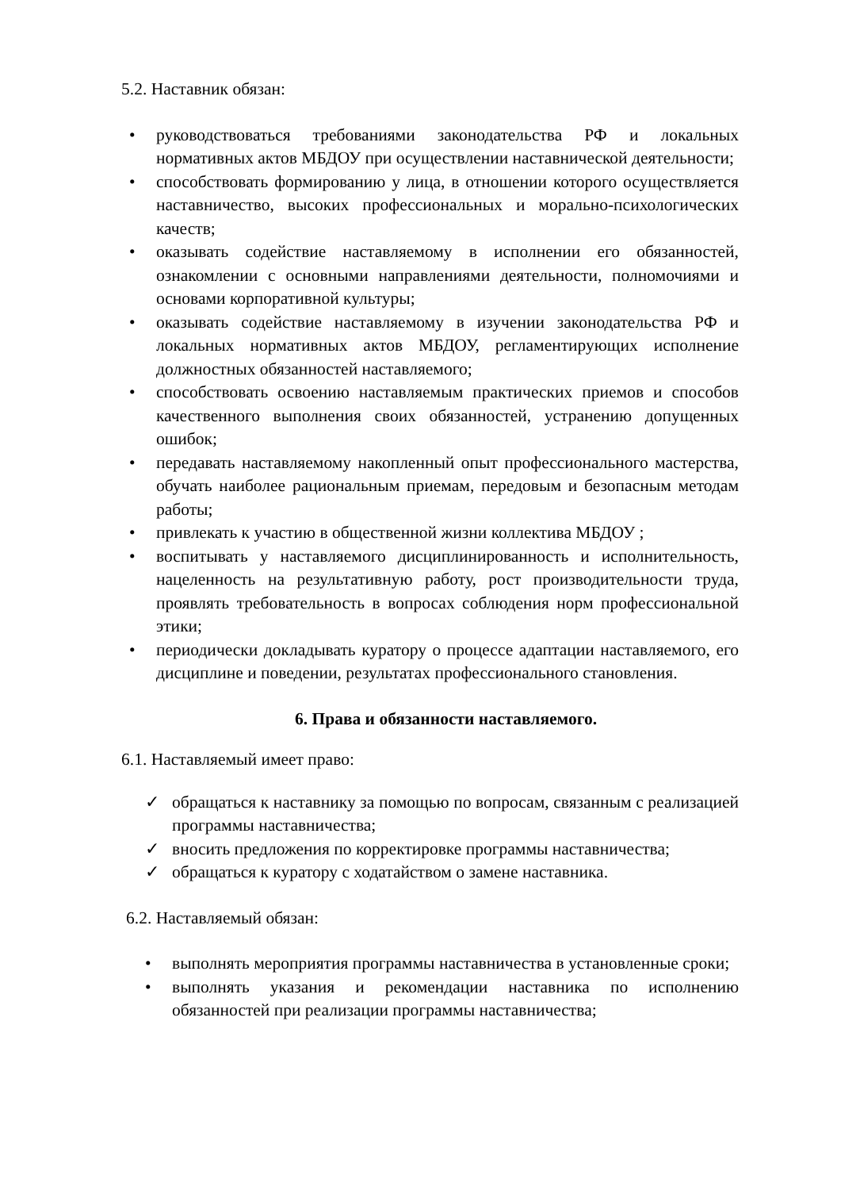5.2. Наставник обязан:
• руководствоваться требованиями законодательства РФ и локальных нормативных актов МБДОУ при осуществлении наставнической деятельности;
• способствовать формированию у лица, в отношении которого осуществляется наставничество, высоких профессиональных и морально-психологических качеств;
• оказывать содействие наставляемому в исполнении его обязанностей, ознакомлении с основными направлениями деятельности, полномочиями и основами корпоративной культуры;
• оказывать содействие наставляемому в изучении законодательства РФ и локальных нормативных актов МБДОУ, регламентирующих исполнение должностных обязанностей наставляемого;
• способствовать освоению наставляемым практических приемов и способов качественного выполнения своих обязанностей, устранению допущенных ошибок;
• передавать наставляемому накопленный опыт профессионального мастерства, обучать наиболее рациональным приемам, передовым и безопасным методам работы;
• привлекать к участию в общественной жизни коллектива МБДОУ ;
• воспитывать у наставляемого дисциплинированность и исполнительность, нацеленность на результативную работу, рост производительности труда, проявлять требовательность в вопросах соблюдения норм профессиональной этики;
• периодически докладывать куратору о процессе адаптации наставляемого, его дисциплине и поведении, результатах профессионального становления.
6. Права и обязанности наставляемого.
6.1. Наставляемый имеет право:
✓ обращаться к наставнику за помощью по вопросам, связанным с реализацией программы наставничества;
✓ вносить предложения по корректировке программы наставничества;
✓ обращаться к куратору с ходатайством о замене наставника.
6.2. Наставляемый обязан:
• выполнять мероприятия программы наставничества в установленные сроки;
• выполнять указания и рекомендации наставника по исполнению обязанностей при реализации программы наставничества;